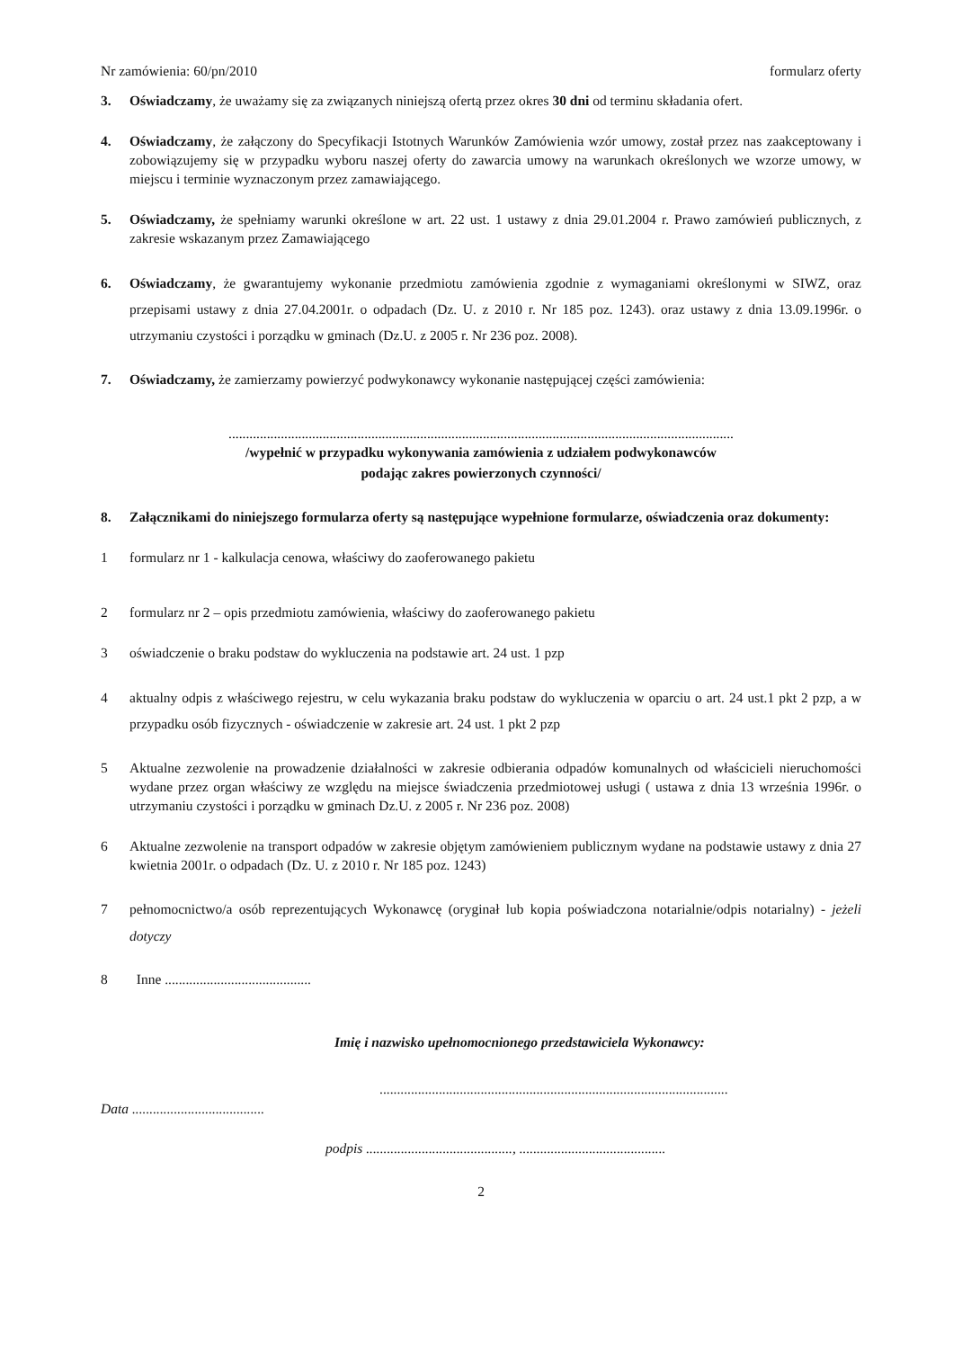Nr zamówienia: 60/pn/2010 formularz oferty
3.
Oświadczamy, że uważamy się za związanych niniejszą ofertą przez okres 30 dni od terminu składania ofert.
4.
Oświadczamy, że załączony do Specyfikacji Istotnych Warunków Zamówienia wzór umowy, został przez nas zaakceptowany i zobowiązujemy się w przypadku wyboru naszej oferty do zawarcia umowy na warunkach określonych we wzorze umowy, w miejscu i terminie wyznaczonym przez zamawiającego.
5.
Oświadczamy, że spełniamy warunki określone w art. 22 ust. 1 ustawy z dnia 29.01.2004 r. Prawo zamówień publicznych, z zakresie wskazanym przez Zamawiającego
6.
Oświadczamy, że gwarantujemy wykonanie przedmiotu zamówienia zgodnie z wymaganiami określonymi w SIWZ, oraz przepisami ustawy z dnia 27.04.2001r. o odpadach (Dz. U. z 2010 r. Nr 185 poz. 1243). oraz ustawy z dnia 13.09.1996r. o utrzymaniu czystości i porządku w gminach (Dz.U. z 2005 r. Nr 236 poz. 2008).
7.
Oświadczamy, że zamierzamy powierzyć podwykonawcy wykonanie następującej części zamówienia:
.................................................................................................................................................
/wypełnić w przypadku wykonywania zamówienia z udziałem podwykonawców
podając zakres powierzonych czynności/
8.
Załącznikami do niniejszego formularza oferty są następujące wypełnione formularze, oświadczenia oraz dokumenty:
1 formularz nr 1 - kalkulacja cenowa, właściwy do zaoferowanego pakietu
2 formularz nr 2 – opis przedmiotu zamówienia, właściwy do zaoferowanego pakietu
3 oświadczenie o braku podstaw do wykluczenia na podstawie art. 24 ust. 1 pzp
4 aktualny odpis z właściwego rejestru, w celu wykazania braku podstaw do wykluczenia w oparciu o art. 24 ust.1 pkt 2 pzp, a w przypadku osób fizycznych - oświadczenie w zakresie art. 24 ust. 1 pkt 2 pzp
5 Aktualne zezwolenie na prowadzenie działalności w zakresie odbierania odpadów komunalnych od właścicieli nieruchomości wydane przez organ właściwy ze względu na miejsce świadczenia przedmiotowej usługi ( ustawa z dnia 13 września 1996r. o utrzymaniu czystości i porządku w gminach Dz.U. z 2005 r. Nr 236 poz. 2008)
6 Aktualne zezwolenie na transport odpadów w zakresie objętym zamówieniem publicznym wydane na podstawie ustawy z dnia 27 kwietnia 2001r. o odpadach (Dz. U. z 2010 r. Nr 185 poz. 1243)
7 pełnomocnictwo/a osób reprezentujących Wykonawcę (oryginał lub kopia poświadczona notarialnie/odpis notarialny) - jeżeli dotyczy
8 Inne ..........................................
Imię i nazwisko upełnomocnionego przedstawiciela Wykonawcy:
....................................................................................................
Data ......................................
podpis .........................................., ..........................................
2